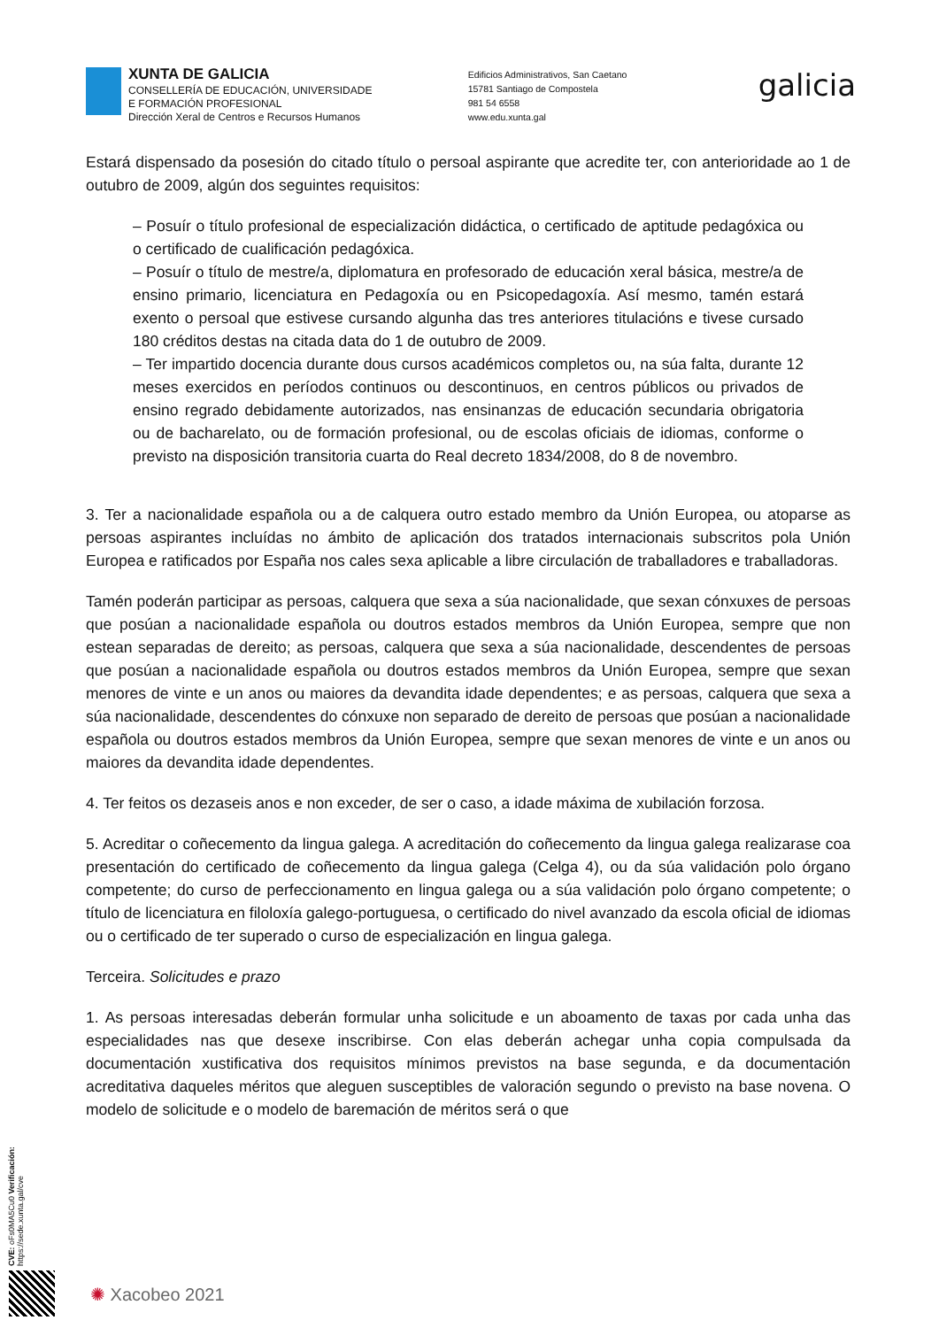XUNTA DE GALICIA
CONSELLERÍA DE EDUCACIÓN, UNIVERSIDADE
E FORMACIÓN PROFESIONAL
Dirección Xeral de Centros e Recursos Humanos
Edificios Administrativos, San Caetano
15781 Santiago de Compostela
981 54 6558
www.edu.xunta.gal
galicia
Estará dispensado da posesión do citado título o persoal aspirante que acredite ter, con anterioridade ao 1 de outubro de 2009, algún dos seguintes requisitos:
– Posuír o título profesional de especialización didáctica, o certificado de aptitude pedagóxica ou o certificado de cualificación pedagóxica.
– Posuír o título de mestre/a, diplomatura en profesorado de educación xeral básica, mestre/a de ensino primario, licenciatura en Pedagoxía ou en Psicopedagoxía. Así mesmo, tamén estará exento o persoal que estivese cursando algunha das tres anteriores titulacións e tivese cursado 180 créditos destas na citada data do 1 de outubro de 2009.
– Ter impartido docencia durante dous cursos académicos completos ou, na súa falta, durante 12 meses exercidos en períodos continuos ou descontinuos, en centros públicos ou privados de ensino regrado debidamente autorizados, nas ensinanzas de educación secundaria obrigatoria ou de bacharelato, ou de formación profesional, ou de escolas oficiais de idiomas, conforme o previsto na disposición transitoria cuarta do Real decreto 1834/2008, do 8 de novembro.
3. Ter a nacionalidade española ou a de calquera outro estado membro da Unión Europea, ou atoparse as persoas aspirantes incluídas no ámbito de aplicación dos tratados internacionais subscritos pola Unión Europea e ratificados por España nos cales sexa aplicable a libre circulación de traballadores e traballadoras.
Tamén poderán participar as persoas, calquera que sexa a súa nacionalidade, que sexan cónxuxes de persoas que posúan a nacionalidade española ou doutros estados membros da Unión Europea, sempre que non estean separadas de dereito; as persoas, calquera que sexa a súa nacionalidade, descendentes de persoas que posúan a nacionalidade española ou doutros estados membros da Unión Europea, sempre que sexan menores de vinte e un anos ou maiores da devandita idade dependentes; e as persoas, calquera que sexa a súa nacionalidade, descendentes do cónxuxe non separado de dereito de persoas que posúan a nacionalidade española ou doutros estados membros da Unión Europea, sempre que sexan menores de vinte e un anos ou maiores da devandita idade dependentes.
4. Ter feitos os dezaseis anos e non exceder, de ser o caso, a idade máxima de xubilación forzosa.
5. Acreditar o coñecemento da lingua galega. A acreditación do coñecemento da lingua galega realizarase coa presentación do certificado de coñecemento da lingua galega (Celga 4), ou da súa validación polo órgano competente; do curso de perfeccionamento en lingua galega ou a súa validación polo órgano competente; o título de licenciatura en filoloxía galego-portuguesa, o certificado do nivel avanzado da escola oficial de idiomas ou o certificado de ter superado o curso de especialización en lingua galega.
Terceira. Solicitudes e prazo
1. As persoas interesadas deberán formular unha solicitude e un aboamento de taxas por cada unha das especialidades nas que desexe inscribirse. Con elas deberán achegar unha copia compulsada da documentación xustificativa dos requisitos mínimos previstos na base segunda, e da documentación acreditativa daqueles méritos que aleguen susceptibles de valoración segundo o previsto na base novena. O modelo de solicitude e o modelo de baremación de méritos será o que
CVE: oFs0MA5Cu0 Verificación: https://sede.xunta.gal/cve
✺ Xacobeo 2021